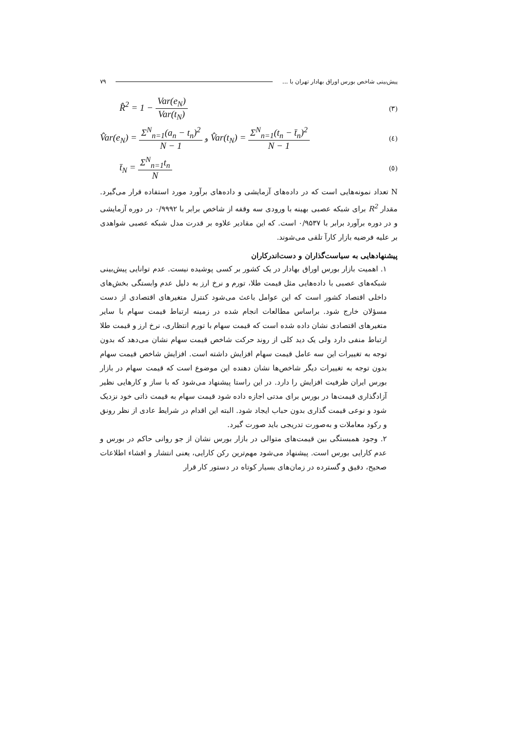پیش‌بینی شاخص بورس اوراق بهادار تهران با ... ۷۹
R̂<sup>2</sup> = 1 − Var(e<sub>N</sub>) Var(t<sub>N</sub>) (۳)
V̂ar(e<sub>N</sub>) = Σ<sup>N</sup><sub>n=1</sub>(a<sub>n</sub> − t<sub>n</sub>)<sup>2</sup> N − 1 و V̂ar(t<sub>N</sub>) = Σ<sup>N</sup><sub>n=1</sub>(t<sub>n</sub> − t̄<sub>n</sub>)<sup>2</sup> N − 1 (٤)
t̄<sub>N</sub> = Σ<sup>N</sup><sub>n=1</sub>t<sub>n</sub> N (٥)
N تعداد نمونه‌هایی است که در داده‌های آزمایشی و داده‌های برآورد مورد استفاده قرار می‌گیرد. مقدار R<sup>2</sup> برای شبکه عصبی بهینه با ورودی سه وقفه از شاخص برابر با ۰/۹۹۹۲ در دوره آزمایشی و در دوره برآورد برابر با ۰/۹۵۳۷ است. که این مقادیر علاوه بر قدرت مدل شبکه عصبی شواهدی بر علیه فرضیه بازار کارآ تلقی می‌شوند.
پیشنهادهایی به سیاست‌گذاران و دست‌اندرکاران
۱. اهمیت بازار بورس اوراق بهادار در یک کشور بر کسی پوشیده نیست. عدم توانایی پیش‌بینی شبکه‌های عصبی با داده‌هایی مثل قیمت طلا، تورم و نرخ ارز به دلیل عدم وابستگی بخش‌های داخلی اقتصاد کشور است که این عوامل باعث می‌شود کنترل متغیرهای اقتصادی از دست مسؤلان خارج شود. براساس مطالعات انجام شده در زمینه ارتباط قیمت سهام با سایر متغیرهای اقتصادی نشان داده شده است که قیمت سهام با تورم انتظاری، نرخ ارز و قیمت طلا ارتباط منفی دارد ولی یک دید کلی از روند حرکت شاخص قیمت سهام نشان می‌دهد که بدون توجه به تغییرات این سه عامل قیمت سهام افزایش داشته است. افزایش شاخص قیمت سهام بدون توجه به تغییرات دیگر شاخص‌ها نشان دهنده این موضوع است که قیمت سهام در بازار بورس ایران ظرفیت افزایش را دارد. در این راستا پیشنهاد می‌شود که با ساز و کارهایی نظیر آزادگذاری قیمت‌ها در بورس برای مدتی اجازه داده شود قیمت سهام به قیمت ذاتی خود نزدیک شود و نوعی قیمت گذاری بدون حباب ایجاد شود. البته این اقدام در شرایط عادی از نظر رونق و رکود معاملات و به‌صورت تدریجی باید صورت گیرد.
۲. وجود همبستگی بین قیمت‌های متوالی در بازار بورس نشان از جو روانی حاکم در بورس و عدم کارایی بورس است. پیشنهاد می‌شود مهم‌ترین رکن کارایی، یعنی انتشار و افشاء اطلاعات صحیح، دقیق و گسترده در زمان‌های بسیار کوتاه در دستور کار قرار